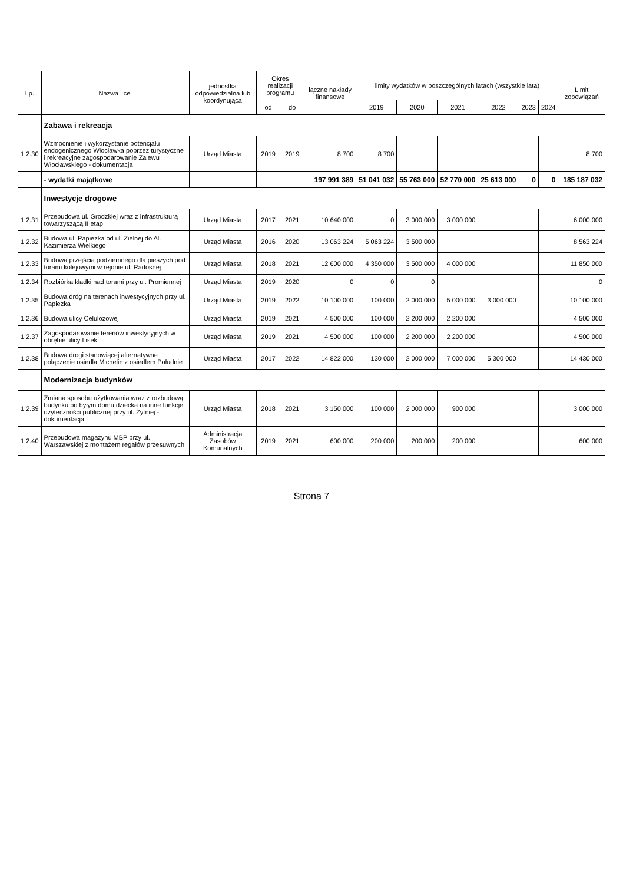| Lp. | Nazwa i cel | jednostka odpowiedzialna lub koordynująca | Okres realizacji programu | | łączne nakłady finansowe | limity wydatków w poszczególnych latach (wszystkie lata) | | | | | | Limit zobowiązań |
| --- | --- | --- | --- | --- | --- | --- | --- | --- | --- | --- | --- | --- |
| | | | od | do | | 2019 | 2020 | 2021 | 2022 | 2023 | 2024 | |
| | Zabawa i rekreacja | | | | | | | | | | | |
| 1.2.30 | Wzmocnienie i wykorzystanie potencjału endogenicznego Włocławka poprzez turystyczne i rekreacyjne zagospodarowanie Zalewu Włocławskiego - dokumentacja | Urząd Miasta | 2019 | 2019 | 8 700 | 8 700 | | | | | | 8 700 |
| | - wydatki majątkowe | | | | 197 991 389 | 51 041 032 | 55 763 000 | 52 770 000 | 25 613 000 | 0 | 0 | 185 187 032 |
| | Inwestycje drogowe | | | | | | | | | | | |
| 1.2.31 | Przebudowa ul. Grodzkiej wraz z infrastrukturą towarzyszącą II etap | Urząd Miasta | 2017 | 2021 | 10 640 000 | 0 | 3 000 000 | 3 000 000 | | | | 6 000 000 |
| 1.2.32 | Budowa ul. Papieżka od ul. Zielnej do Al. Kazimierza Wielkiego | Urząd Miasta | 2016 | 2020 | 13 063 224 | 5 063 224 | 3 500 000 | | | | | 8 563 224 |
| 1.2.33 | Budowa przejścia podziemnego dla pieszych pod torami kolejowymi w rejonie ul. Radosnej | Urząd Miasta | 2018 | 2021 | 12 600 000 | 4 350 000 | 3 500 000 | 4 000 000 | | | | 11 850 000 |
| 1.2.34 | Rozbiórka kładki nad torami przy ul. Promiennej | Urząd Miasta | 2019 | 2020 | 0 | 0 | 0 | | | | | 0 |
| 1.2.35 | Budowa dróg na terenach inwestycyjnych przy ul. Papieżka | Urząd Miasta | 2019 | 2022 | 10 100 000 | 100 000 | 2 000 000 | 5 000 000 | 3 000 000 | | | 10 100 000 |
| 1.2.36 | Budowa ulicy Celulozowej | Urząd Miasta | 2019 | 2021 | 4 500 000 | 100 000 | 2 200 000 | 2 200 000 | | | | 4 500 000 |
| 1.2.37 | Zagospodarowanie terenów inwestycyjnych w obrębie ulicy Lisek | Urząd Miasta | 2019 | 2021 | 4 500 000 | 100 000 | 2 200 000 | 2 200 000 | | | | 4 500 000 |
| 1.2.38 | Budowa drogi stanowiącej alternatywne połączenie osiedla Michelin z osiedlem Południe | Urząd Miasta | 2017 | 2022 | 14 822 000 | 130 000 | 2 000 000 | 7 000 000 | 5 300 000 | | | 14 430 000 |
| | Modernizacja budynków | | | | | | | | | | | |
| 1.2.39 | Zmiana sposobu użytkowania wraz z rozbudową budynku po byłym domu dziecka na inne funkcje użyteczności publicznej przy ul. Żytniej - dokumentacja | Urząd Miasta | 2018 | 2021 | 3 150 000 | 100 000 | 2 000 000 | 900 000 | | | | 3 000 000 |
| 1.2.40 | Przebudowa magazynu MBP przy ul. Warszawskiej z montażem regałów przesuwnych | Administracja Zasobów Komunalnych | 2019 | 2021 | 600 000 | 200 000 | 200 000 | 200 000 | | | | 600 000 |
Strona 7